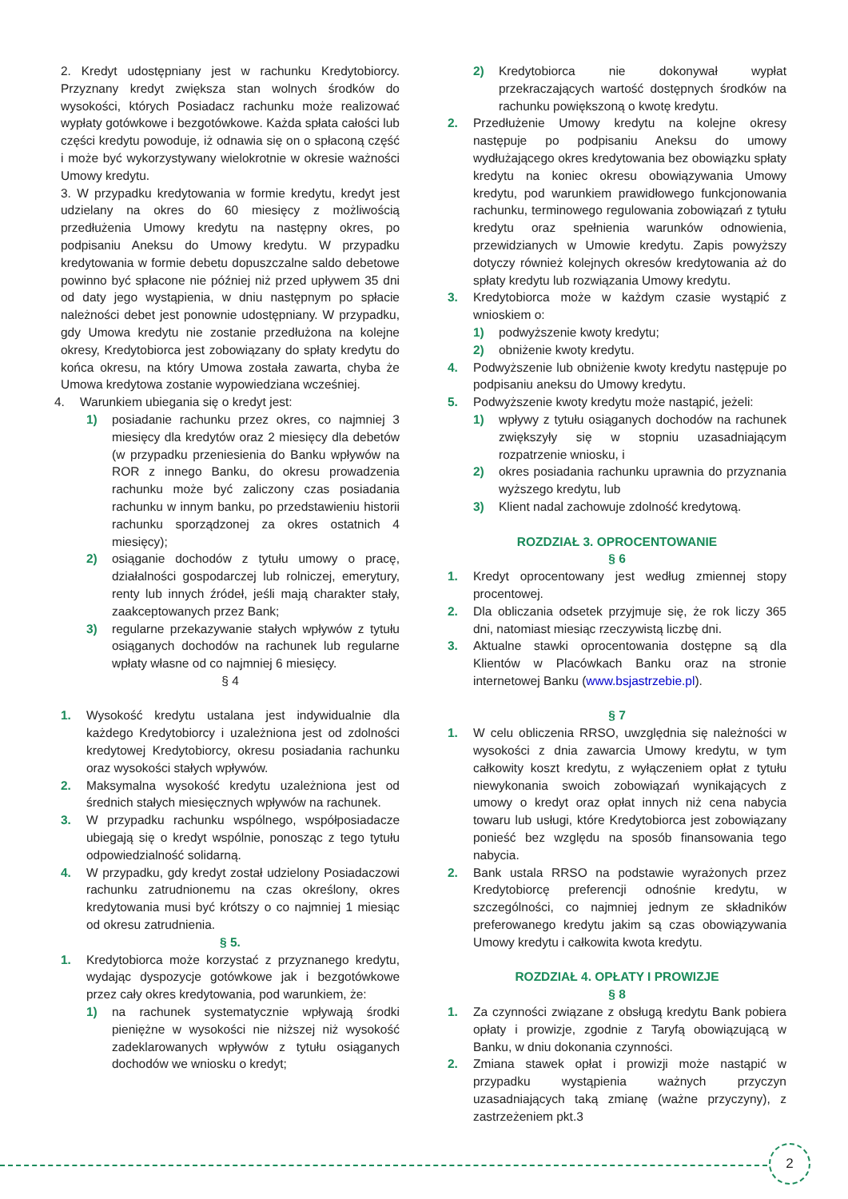2. Kredyt udostępniany jest w rachunku Kredytobiorcy. Przyznany kredyt zwiększa stan wolnych środków do wysokości, których Posiadacz rachunku może realizować wypłaty gotówkowe i bezgotówkowe. Każda spłata całości lub części kredytu powoduje, iż odnawia się on o spłaconą część i może być wykorzystywany wielokrotnie w okresie ważności Umowy kredytu.
3. W przypadku kredytowania w formie kredytu, kredyt jest udzielany na okres do 60 miesięcy z możliwością przedłużenia Umowy kredytu na następny okres, po podpisaniu Aneksu do Umowy kredytu. W przypadku kredytowania w formie debetu dopuszczalne saldo debetowe powinno być spłacone nie później niż przed upływem 35 dni od daty jego wystąpienia, w dniu następnym po spłacie należności debet jest ponownie udostępniany. W przypadku, gdy Umowa kredytu nie zostanie przedłużona na kolejne okresy, Kredytobiorca jest zobowiązany do spłaty kredytu do końca okresu, na który Umowa została zawarta, chyba że Umowa kredytowa zostanie wypowiedziana wcześniej.
4. Warunkiem ubiegania się o kredyt jest:
1) posiadanie rachunku przez okres, co najmniej 3 miesięcy dla kredytów oraz 2 miesięcy dla debetów (w przypadku przeniesienia do Banku wpływów na ROR z innego Banku, do okresu prowadzenia rachunku może być zaliczony czas posiadania rachunku w innym banku, po przedstawieniu historii rachunku sporządzonej za okres ostatnich 4 miesięcy);
2) osiąganie dochodów z tytułu umowy o pracę, działalności gospodarczej lub rolniczej, emerytury, renty lub innych źródeł, jeśli mają charakter stały, zaakceptowanych przez Bank;
3) regularne przekazywanie stałych wpływów z tytułu osiąganych dochodów na rachunek lub regularne wpłaty własne od co najmniej 6 miesięcy.
§ 4
1. Wysokość kredytu ustalana jest indywidualnie dla każdego Kredytobiorcy i uzależniona jest od zdolności kredytowej Kredytobiorcy, okresu posiadania rachunku oraz wysokości stałych wpływów.
2. Maksymalna wysokość kredytu uzależniona jest od średnich stałych miesięcznych wpływów na rachunek.
3. W przypadku rachunku wspólnego, współposiadacze ubiegają się o kredyt wspólnie, ponosząc z tego tytułu odpowiedzialność solidarną.
4. W przypadku, gdy kredyt został udzielony Posiadaczowi rachunku zatrudnionemu na czas określony, okres kredytowania musi być krótszy o co najmniej 1 miesiąc od okresu zatrudnienia.
§ 5.
1. Kredytobiorca może korzystać z przyznanego kredytu, wydając dyspozycje gotówkowe jak i bezgotówkowe przez cały okres kredytowania, pod warunkiem, że:
1) na rachunek systematycznie wpływają środki pieniężne w wysokości nie niższej niż wysokość zadeklarowanych wpływów z tytułu osiąganych dochodów we wniosku o kredyt;
2) Kredytobiorca nie dokonywał wypłat przekraczających wartość dostępnych środków na rachunku powiększoną o kwotę kredytu.
2. Przedłużenie Umowy kredytu na kolejne okresy następuje po podpisaniu Aneksu do umowy wydłużającego okres kredytowania bez obowiązku spłaty kredytu na koniec okresu obowiązywania Umowy kredytu, pod warunkiem prawidłowego funkcjonowania rachunku, terminowego regulowania zobowiązań z tytułu kredytu oraz spełnienia warunków odnowienia, przewidzianych w Umowie kredytu. Zapis powyższy dotyczy również kolejnych okresów kredytowania aż do spłaty kredytu lub rozwiązania Umowy kredytu.
3. Kredytobiorca może w każdym czasie wystąpić z wnioskiem o:
1) podwyższenie kwoty kredytu;
2) obniżenie kwoty kredytu.
4. Podwyższenie lub obniżenie kwoty kredytu następuje po podpisaniu aneksu do Umowy kredytu.
5. Podwyższenie kwoty kredytu może nastąpić, jeżeli:
1) wpływy z tytułu osiąganych dochodów na rachunek zwiększyły się w stopniu uzasadniającym rozpatrzenie wniosku, i
2) okres posiadania rachunku uprawnia do przyznania wyższego kredytu, lub
3) Klient nadal zachowuje zdolność kredytową.
ROZDZIAŁ 3. OPROCENTOWANIE
§ 6
1. Kredyt oprocentowany jest według zmiennej stopy procentowej.
2. Dla obliczania odsetek przyjmuje się, że rok liczy 365 dni, natomiast miesiąc rzeczywistą liczbę dni.
3. Aktualne stawki oprocentowania dostępne są dla Klientów w Placówkach Banku oraz na stronie internetowej Banku (www.bsjastrzebie.pl).
§ 7
1. W celu obliczenia RRSO, uwzględnia się należności w wysokości z dnia zawarcia Umowy kredytu, w tym całkowity koszt kredytu, z wyłączeniem opłat z tytułu niewykonania swoich zobowiązań wynikających z umowy o kredyt oraz opłat innych niż cena nabycia towaru lub usługi, które Kredytobiorca jest zobowiązany ponieść bez względu na sposób finansowania tego nabycia.
2. Bank ustala RRSO na podstawie wyrażonych przez Kredytobiorcę preferencji odnośnie kredytu, w szczególności, co najmniej jednym ze składników preferowanego kredytu jakim są czas obowiązywania Umowy kredytu i całkowita kwota kredytu.
ROZDZIAŁ 4. OPŁATY I PROWIZJE
§ 8
1. Za czynności związane z obsługą kredytu Bank pobiera opłaty i prowizje, zgodnie z Taryfą obowiązującą w Banku, w dniu dokonania czynności.
2. Zmiana stawek opłat i prowizji może nastąpić w przypadku wystąpienia ważnych przyczyn uzasadniających taką zmianę (ważne przyczyny), z zastrzeżeniem pkt.3
2